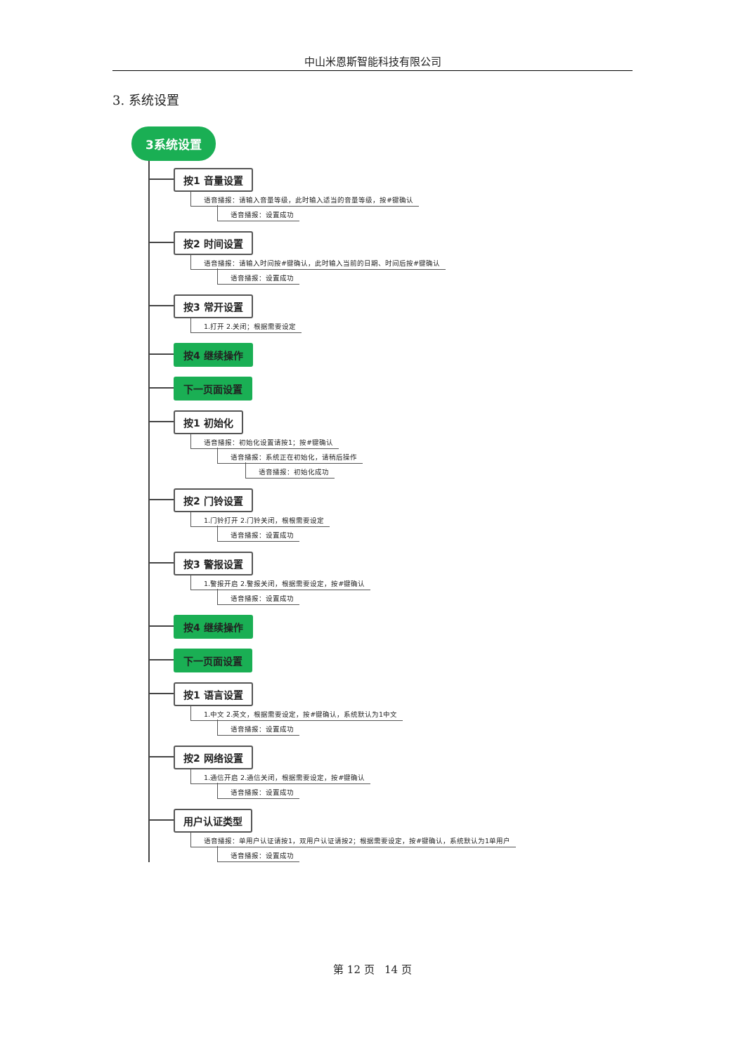中山米恩斯智能科技有限公司
3. 系统设置
3系统设置
按1 音量设置
语音播报：请输入音量等级，此时输入适当的音量等级，按#键确认
语音播报：设置成功
按2 时间设置
语音播报：请输入时间按#键确认，此时输入当前的日期、时间后按#键确认
语音播报：设置成功
按3 常开设置
1.打开 2.关闭；根据需要设定
按4 继续操作
下一页面设置
按1 初始化
语音播报：初始化设置请按1；按#键确认
语音播报：系统正在初始化，请稍后操作
语音播报：初始化成功
按2 门铃设置
1.门铃打开 2.门铃关闭，根根需要设定
语音播报：设置成功
按3 警报设置
1.警报开启 2.警报关闭，根据需要设定，按#键确认
语音播报：设置成功
按4 继续操作
下一页面设置
按1 语言设置
1.中文 2.英文，根据需要设定，按#键确认，系统默认为1中文
语音播报：设置成功
按2 网络设置
1.通信开启 2.通信关闭，根据需要设定，按#键确认
语音播报：设置成功
用户认证类型
语音播报：单用户认证请按1，双用户认证请按2；根据需要设定，按#键确认，系统默认为1单用户
语音播报：设置成功
第 12 页 14 页